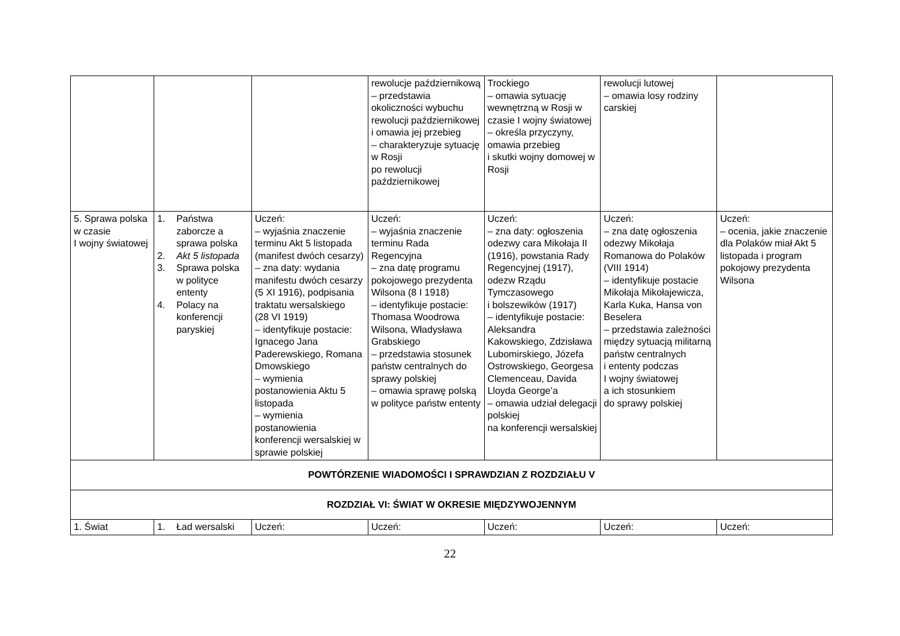| | | | rewolucje październikową – przedstawia okoliczności wybuchu rewolucji październikowej i omawia jej przebieg – charakteryzuje sytuację w Rosji po rewolucji październikowej | Trockiego – omawia sytuację wewnętrzną w Rosji w czasie I wojny światowej – określa przyczyny, omawia przebieg i skutki wojny domowej w Rosji | rewolucji lutowej – omawia losy rodziny carskiej | |
| 5. Sprawa polska w czasie I wojny światowej | 1. Państwa zaborcze a sprawa polska 2. Akt 5 listopada 3. Sprawa polska w polityce ententy 4. Polacy na konferencji paryskiej | Uczeń: – wyjaśnia znaczenie terminu Akt 5 listopada (manifest dwóch cesarzy) – zna daty: wydania manifestu dwóch cesarzy (5 XI 1916), podpisania traktatu wersalskiego (28 VI 1919) – identyfikuje postacie: Ignacego Jana Paderewskiego, Romana Dmowskiego – wymienia postanowienia Aktu 5 listopada – wymienia postanowienia konferencji wersalskiej w sprawie polskiej | Uczeń: – wyjaśnia znaczenie terminu Rada Regencyjna – zna datę programu pokojowego prezydenta Wilsona (8 I 1918) – identyfikuje postacie: Thomasa Woodrowa Wilsona, Władysława Grabskiego – przedstawia stosunek państw centralnych do sprawy polskiej – omawia sprawę polską w polityce państw ententy | Uczeń: – zna daty: ogłoszenia odezwy cara Mikołaja II (1916), powstania Rady Regencyjnej (1917), odezw Rządu Tymczasowego i bolszewików (1917) – identyfikuje postacie: Aleksandra Kakowskiego, Zdzisława Lubomirskiego, Józefa Ostrowskiego, Georgesa Clemenceau, Davida Lloyda George’a – omawia udział delegacji polskiej na konferencji wersalskiej | Uczeń: – zna datę ogłoszenia odezwy Mikołaja Romanowa do Polaków (VIII 1914) – identyfikuje postacie Mikołaja Mikołajewicza, Karla Kuka, Hansa von Beselera – przedstawia zależności między sytuacją militarną państw centralnych i ententy podczas I wojny światowej a ich stosunkiem do sprawy polskiej | Uczeń: – ocenia, jakie znaczenie dla Polaków miał Akt 5 listopada i program pokojowy prezydenta Wilsona |
| POWTÓRZENIE WIADOMOŚCI I SPRAWDZIAN Z ROZDZIAŁU V | | | | | | |
| ROZDZIAŁ VI: ŚWIAT W OKRESIE MIĘDZYWOJENNYM | | | | | | |
| 1. Świat | 1. Ład wersalski | Uczeń: | Uczeń: | Uczeń: | Uczeń: | Uczeń: |
22